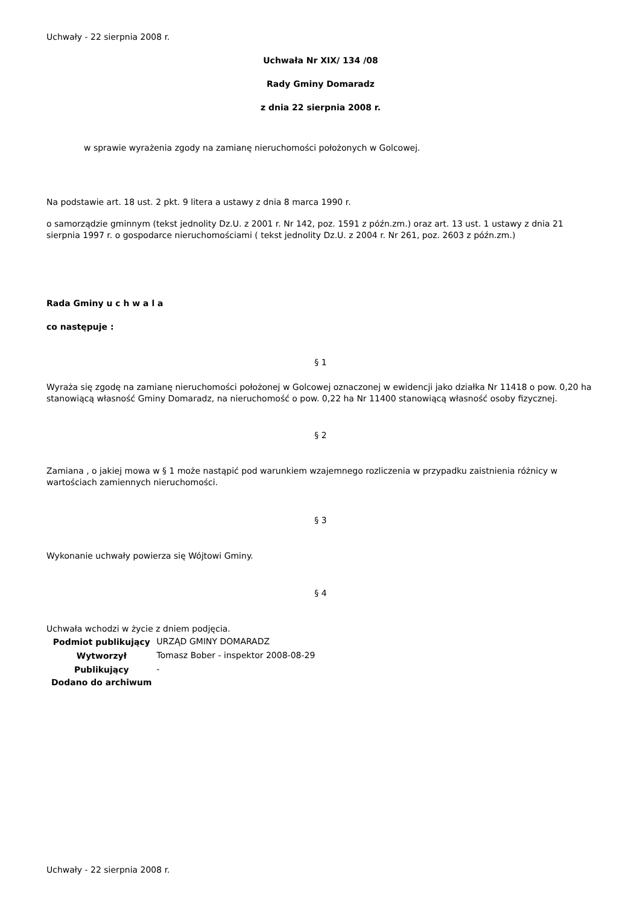Uchwały - 22 sierpnia 2008 r.
Uchwała Nr XIX/ 134 /08
Rady Gminy Domaradz
z dnia 22 sierpnia 2008 r.
w sprawie wyrażenia zgody na zamianę nieruchomości położonych w Golcowej.
Na podstawie art. 18 ust. 2 pkt. 9 litera a ustawy z dnia 8 marca 1990 r.
o samorządzie gminnym (tekst jednolity Dz.U. z 2001 r. Nr 142, poz. 1591 z późn.zm.) oraz art. 13 ust. 1 ustawy z dnia 21 sierpnia 1997 r. o gospodarce nieruchomościami ( tekst jednolity Dz.U. z 2004 r. Nr 261, poz. 2603 z późn.zm.)
Rada Gminy u c h w a l a
co następuje :
§ 1
Wyraża się zgodę na zamianę nieruchomości położonej w Golcowej oznaczonej w ewidencji jako działka Nr 11418 o pow. 0,20 ha stanowiącą własność Gminy Domaradz, na nieruchomość o pow. 0,22 ha Nr 11400 stanowiącą własność osoby fizycznej.
§ 2
Zamiana , o jakiej mowa w § 1 może nastąpić pod warunkiem wzajemnego rozliczenia w przypadku zaistnienia różnicy w wartościach zamiennych nieruchomości.
§ 3
Wykonanie uchwały powierza się Wójtowi Gminy.
§ 4
Uchwała wchodzi w życie z dniem podjęcia.
| Podmiot publikujący | URZĄD GMINY DOMARADZ |
| Wytworzył | Tomasz Bober - inspektor 2008-08-29 |
| Publikujący | - |
| Dodano do archiwum | |
Uchwały - 22 sierpnia 2008 r.